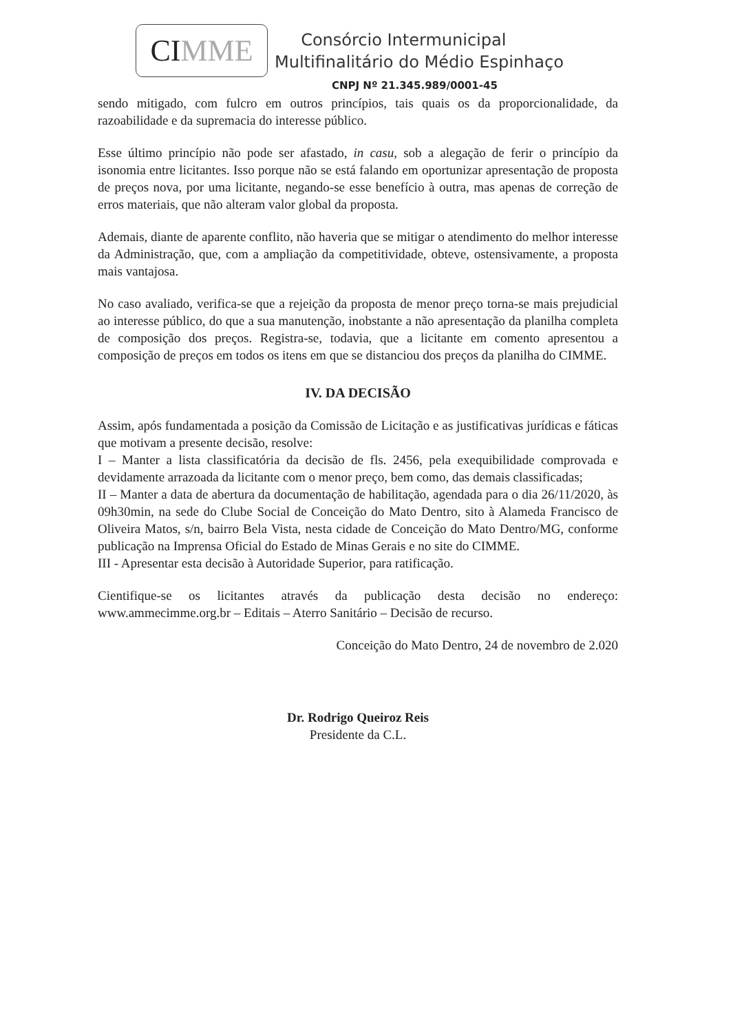CI MME
Consórcio Intermunicipal
Multifinalitário do Médio Espinhaço
CNPJ Nº 21.345.989/0001-45
sendo mitigado, com fulcro em outros princípios, tais quais os da proporcionalidade, da razoabilidade e da supremacia do interesse público.
Esse último princípio não pode ser afastado, in casu, sob a alegação de ferir o princípio da isonomia entre licitantes. Isso porque não se está falando em oportunizar apresentação de proposta de preços nova, por uma licitante, negando-se esse benefício à outra, mas apenas de correção de erros materiais, que não alteram valor global da proposta.
Ademais, diante de aparente conflito, não haveria que se mitigar o atendimento do melhor interesse da Administração, que, com a ampliação da competitividade, obteve, ostensivamente, a proposta mais vantajosa.
No caso avaliado, verifica-se que a rejeição da proposta de menor preço torna-se mais prejudicial ao interesse público, do que a sua manutenção, inobstante a não apresentação da planilha completa de composição dos preços. Registra-se, todavia, que a licitante em comento apresentou a composição de preços em todos os itens em que se distanciou dos preços da planilha do CIMME.
IV. DA DECISÃO
Assim, após fundamentada a posição da Comissão de Licitação e as justificativas jurídicas e fáticas que motivam a presente decisão, resolve:
I – Manter a lista classificatória da decisão de fls. 2456, pela exequibilidade comprovada e devidamente arrazoada da licitante com o menor preço, bem como, das demais classificadas;
II – Manter a data de abertura da documentação de habilitação, agendada para o dia 26/11/2020, às 09h30min, na sede do Clube Social de Conceição do Mato Dentro, sito à Alameda Francisco de Oliveira Matos, s/n, bairro Bela Vista, nesta cidade de Conceição do Mato Dentro/MG, conforme publicação na Imprensa Oficial do Estado de Minas Gerais e no site do CIMME.
III - Apresentar esta decisão à Autoridade Superior, para ratificação.
Cientifique-se os licitantes através da publicação desta decisão no endereço: www.ammecimme.org.br – Editais – Aterro Sanitário – Decisão de recurso.
Conceição do Mato Dentro, 24 de novembro de 2.020
Dr. Rodrigo Queiroz Reis
Presidente da C.L.